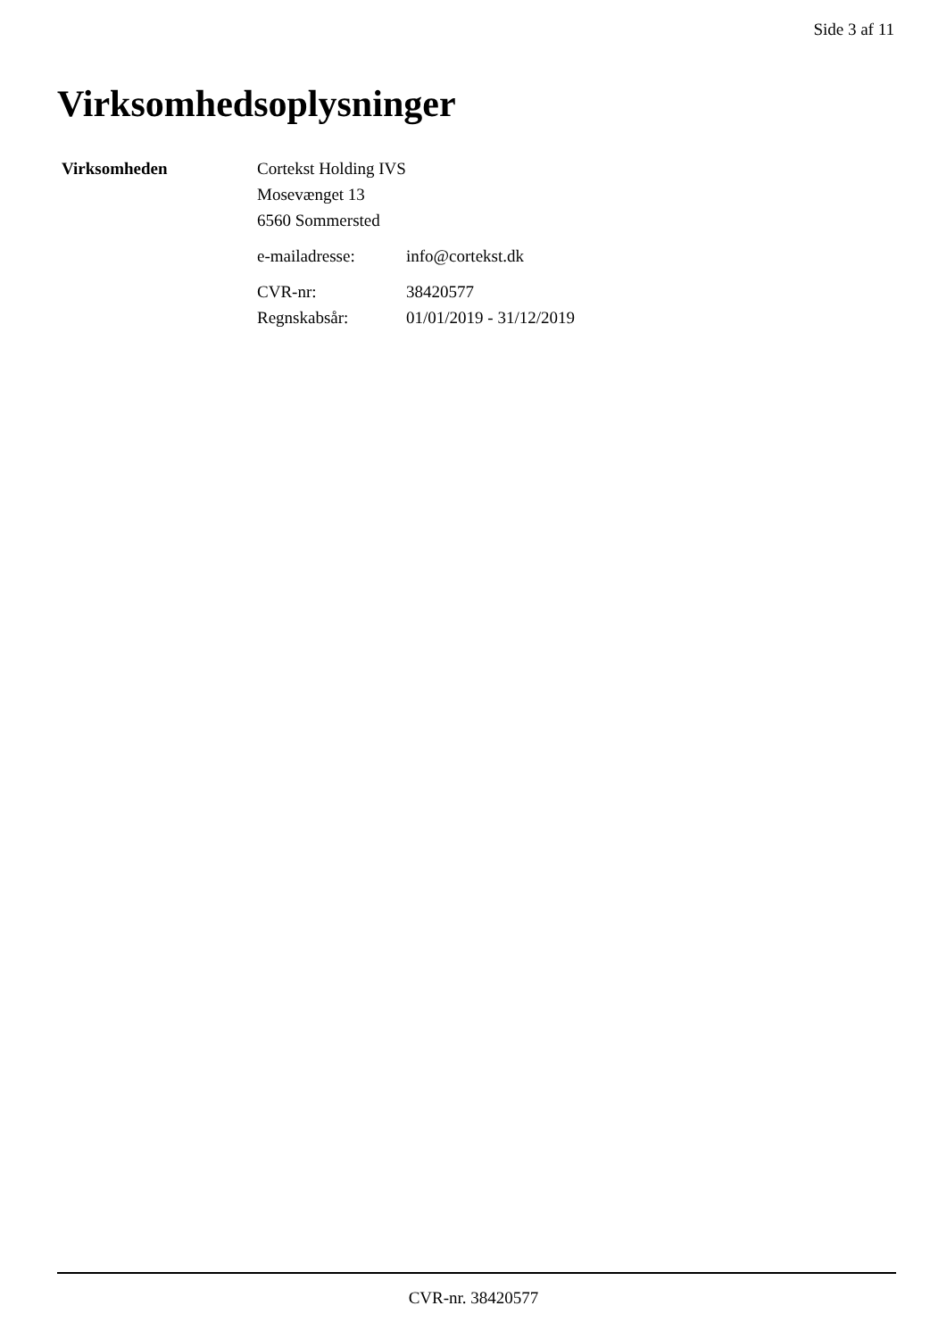Side 3 af 11
Virksomhedsoplysninger
| Virksomheden | Cortekst Holding IVS Mosevænget 13 6560 Sommersted | |
| | e-mailadresse: | info@cortekst.dk |
| | CVR-nr: Regnskabsår: | 38420577 01/01/2019 - 31/12/2019 |
CVR-nr. 38420577